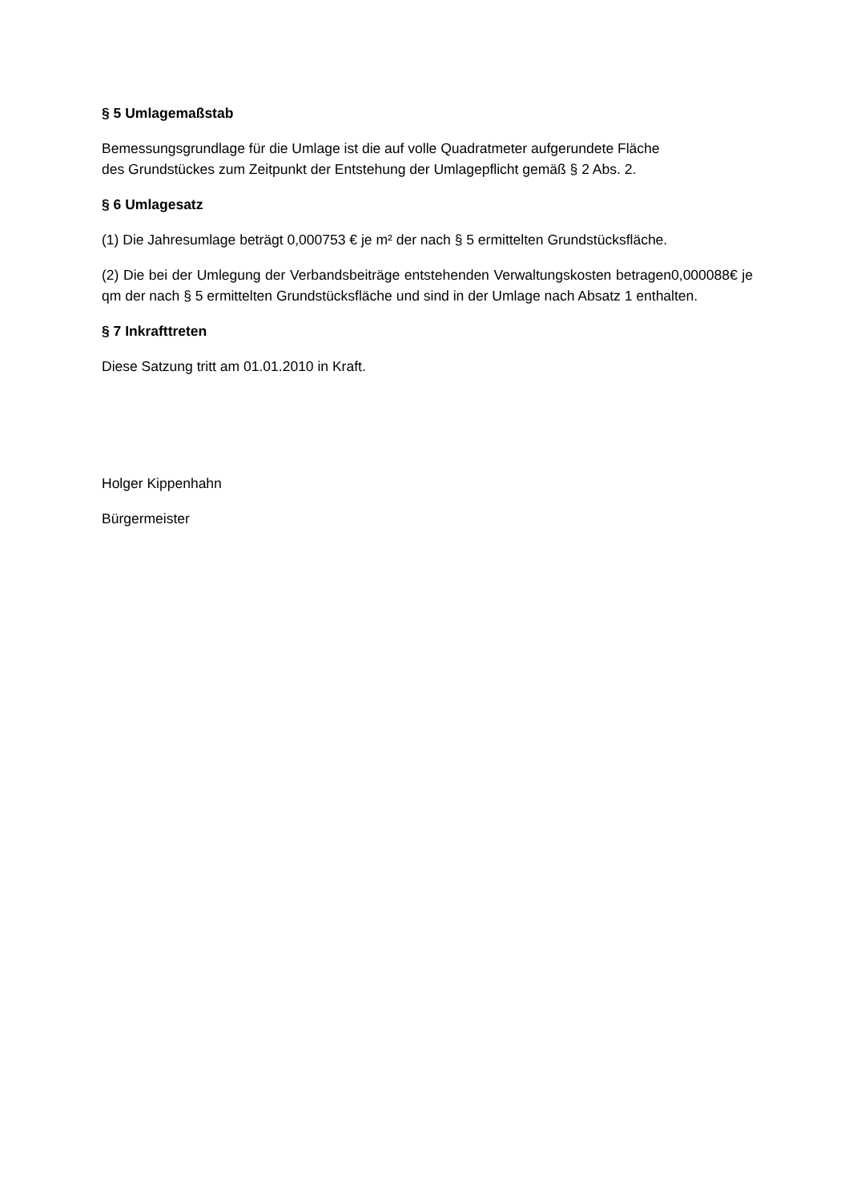§ 5 Umlagemaßstab
Bemessungsgrundlage für die Umlage ist die auf volle Quadratmeter aufgerundete Fläche
des Grundstückes zum Zeitpunkt der Entstehung der Umlagepflicht gemäß § 2 Abs. 2.
§ 6 Umlagesatz
(1) Die Jahresumlage beträgt 0,000753 € je m² der nach § 5 ermittelten Grundstücksfläche.
(2) Die bei der Umlegung der Verbandsbeiträge entstehenden Verwaltungskosten betragen0,000088€ je qm der nach § 5 ermittelten Grundstücksfläche und sind in der Umlage nach Absatz 1 enthalten.
§ 7 Inkrafttreten
Diese Satzung tritt am 01.01.2010 in Kraft.
Holger Kippenhahn
Bürgermeister